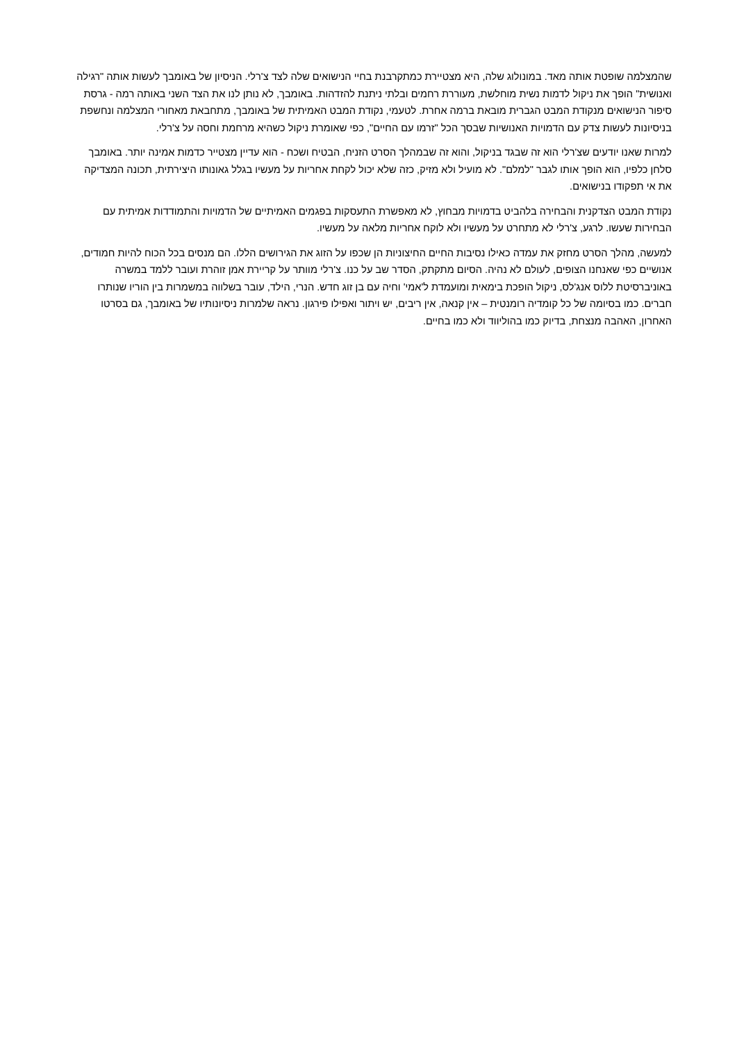שהמצלמה שופטת אותה מאד. במונולוג שלה, היא מצטיירת כמתקרבנת בחיי הנישואים שלה לצד צ'רלי. הניסיון של באומבך לעשות אותה "רגילה ואנושית" הופך את ניקול לדמות נשית מוחלשת, מעוררת רחמים ובלתי ניתנת להזדהות. באומבך, לא נותן לנו את הצד השני באותה רמה - גרסת סיפור הנישואים מנקודת המבט הגברית מובאת ברמה אחרת. לטעמי, נקודת המבט האמיתית של באומבך, מתחבאת מאחורי המצלמה ונחשפת בניסיונות לעשות צדק עם הדמויות האנושיות שבסך הכל "זרמו עם החיים", כפי שאומרת ניקול כשהיא מרחמת וחסה על צ'רלי.
למרות שאנו יודעים שצ'רלי הוא זה שבגד בניקול, והוא זה שבמהלך הסרט הזניח, הבטיח ושכח - הוא עדיין מצטייר כדמות אמינה יותר. באומבך סלחן כלפיו, הוא הופך אותו לגבר "למלם". לא מועיל ולא מזיק, כזה שלא יכול לקחת אחריות על מעשיו בגלל גאונותו היצירתית, תכונה המצדיקה את אי תפקודו בנישואים.
נקודת המבט הצדקנית והבחירה בלהביט בדמויות מבחוץ, לא מאפשרת התעסקות בפגמים האמיתיים של הדמויות והתמודדות אמיתית עם הבחירות שעשו. לרגע, צ'רלי לא מתחרט על מעשיו ולא לוקח אחריות מלאה על מעשיו.
למעשה, מהלך הסרט מחזק את עמדה כאילו נסיבות החיים החיצוניות הן שכפו על הזוג את הגירושים הללו. הם מנסים בכל הכוח להיות חמודים, אנושיים כפי שאנחנו הצופים, לעולם לא נהיה. הסיום מתקתק, הסדר שב על כנו. צ'רלי מוותר על קריירת אמן זוהרת ועובר ללמד במשרה באוניברסיטת ללוס אנג'לס, ניקול הופכת בימאית ומועמדת ל'אמי' וחיה עם בן זוג חדש. הנרי, הילד, עובר בשלווה במשמרות בין הוריו שנותרו חברים. כמו בסיומה של כל קומדיה רומנטית – אין קנאה, אין ריבים, יש ויתור ואפילו פירגון. נראה שלמרות ניסיונותיו של באומבך, גם בסרטו האחרון, האהבה מנצחת, בדיוק כמו בהוליווד ולא כמו בחיים.